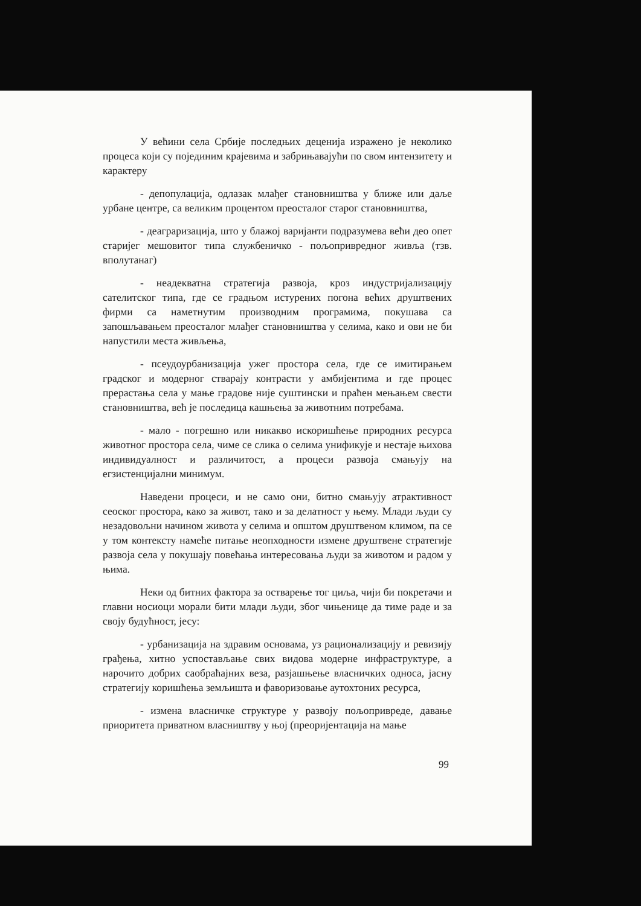У већини села Србије последњих деценија изражено је неколико процеса који су појединим крајевима и забрињавајући по свом интензитету и карактеру
- депопулација, одлазак млађег становништва у ближе или даље урбане центре, са великим процентом преосталог старог становништва,
- деаграризација, што у блажој варијанти подразумева већи део опет старијег мешовитог типа службеничко - пољопривредног живља (тзв. вполутанаг)
- неадекватна стратегија развоја, кроз индустријализацију сателитског типа, где се градњом истурених погона већих друштвених фирми са наметнутим производним програмима, покушава са запошљавањем преосталог млађег становништва у селима, како и ови не би напустили места живљења,
- псеудоурбанизација ужег простора села, где се имитирањем градског и модерног стварају контрасти у амбијентима и где процес прерастања села у мање градове није суштински и праћен мењањем свести становништва, већ је последица кашњења за животним потребама.
- мало - погрешно или никакво искоришћење природних ресурса животног простора села, чиме се слика о селима унификује и нестаје њихова индивидуалност и различитост, а процеси развоја смањују на егзистенцијални минимум.
Наведени процеси, и не само они, битно смањују атрактивност сеоског простора, како за живот, тако и за делатност у њему. Млади људи су незадовољни начином живота у селима и општом друштвеном климом, па се у том контексту намеће питање неопходности измене друштвене стратегије развоја села у покушају повећања интересовања људи за животом и радом у њима.
Неки од битних фактора за остварење тог циља, чији би покретачи и главни носиоци морали бити млади људи, због чињенице да тиме раде и за своју будућност, јесу:
- урбанизација на здравим основама, уз рационализацију и ревизију грађења, хитно успостављање свих видова модерне инфраструктуре, а нарочито добрих саобраћајних веза, разјашњење власничких односа, јасну стратегију коришћења земљишта и фаворизовање аутохтоних ресурса,
- измена власничке структуре у развоју пољопривреде, давање приоритета приватном власништву у њој (преоријентација на мање
99